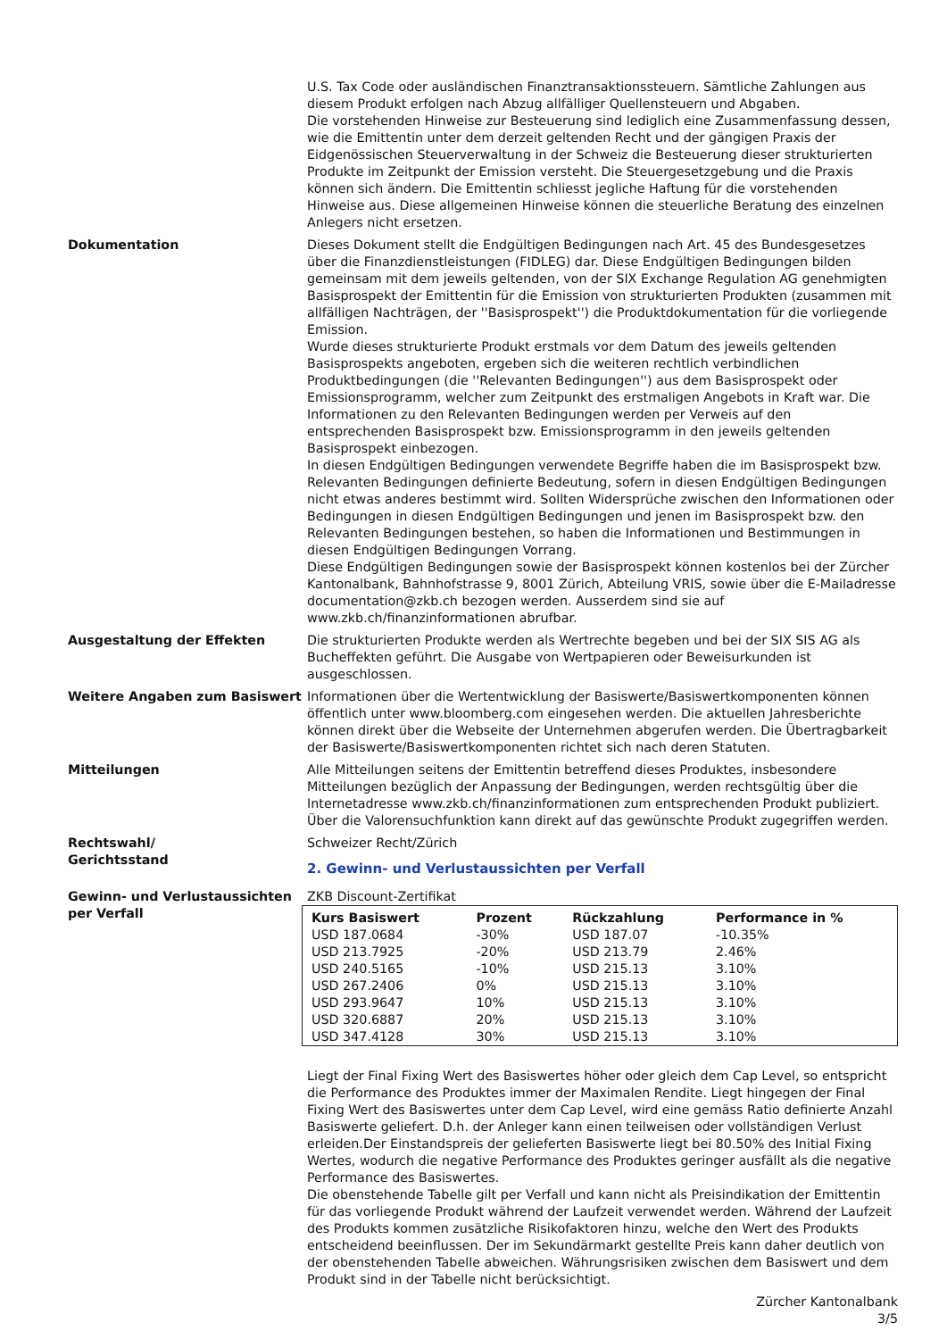U.S. Tax Code oder ausländischen Finanztransaktionssteuern. Sämtliche Zahlungen aus diesem Produkt erfolgen nach Abzug allfälliger Quellensteuern und Abgaben.
Die vorstehenden Hinweise zur Besteuerung sind lediglich eine Zusammenfassung dessen, wie die Emittentin unter dem derzeit geltenden Recht und der gängigen Praxis der Eidgenössischen Steuerverwaltung in der Schweiz die Besteuerung dieser strukturierten Produkte im Zeitpunkt der Emission versteht. Die Steuergesetzgebung und die Praxis können sich ändern. Die Emittentin schliesst jegliche Haftung für die vorstehenden Hinweise aus. Diese allgemeinen Hinweise können die steuerliche Beratung des einzelnen Anlegers nicht ersetzen.
Dokumentation Dieses Dokument stellt die Endgültigen Bedingungen nach Art. 45 des Bundesgesetzes über die Finanzdienstleistungen (FIDLEG) dar. Diese Endgültigen Bedingungen bilden gemeinsam mit dem jeweils geltenden, von der SIX Exchange Regulation AG genehmigten Basisprospekt der Emittentin für die Emission von strukturierten Produkten (zusammen mit allfälligen Nachträgen, der ''Basisprospekt'') die Produktdokumentation für die vorliegende Emission.
Wurde dieses strukturierte Produkt erstmals vor dem Datum des jeweils geltenden Basisprospekts angeboten, ergeben sich die weiteren rechtlich verbindlichen Produktbedingungen (die ''Relevanten Bedingungen'') aus dem Basisprospekt oder Emissionsprogramm, welcher zum Zeitpunkt des erstmaligen Angebots in Kraft war. Die Informationen zu den Relevanten Bedingungen werden per Verweis auf den entsprechenden Basisprospekt bzw. Emissionsprogramm in den jeweils geltenden Basisprospekt einbezogen.
In diesen Endgültigen Bedingungen verwendete Begriffe haben die im Basisprospekt bzw. Relevanten Bedingungen definierte Bedeutung, sofern in diesen Endgültigen Bedingungen nicht etwas anderes bestimmt wird. Sollten Widersprüche zwischen den Informationen oder Bedingungen in diesen Endgültigen Bedingungen und jenen im Basisprospekt bzw. den Relevanten Bedingungen bestehen, so haben die Informationen und Bestimmungen in diesen Endgültigen Bedingungen Vorrang.
Diese Endgültigen Bedingungen sowie der Basisprospekt können kostenlos bei der Zürcher Kantonalbank, Bahnhofstrasse 9, 8001 Zürich, Abteilung VRIS, sowie über die E-Mailadresse documentation@zkb.ch bezogen werden. Ausserdem sind sie auf www.zkb.ch/finanzinformationen abrufbar.
Ausgestaltung der Effekten Die strukturierten Produkte werden als Wertrechte begeben und bei der SIX SIS AG als Bucheffekten geführt. Die Ausgabe von Wertpapieren oder Beweisurkunden ist ausgeschlossen.
Weitere Angaben zum Basiswert Informationen über die Wertentwicklung der Basiswerte/Basiswertkomponenten können öffentlich unter www.bloomberg.com eingesehen werden. Die aktuellen Jahresberichte können direkt über die Webseite der Unternehmen abgerufen werden. Die Übertragbarkeit der Basiswerte/Basiswertkomponenten richtet sich nach deren Statuten.
Mitteilungen Alle Mitteilungen seitens der Emittentin betreffend dieses Produktes, insbesondere Mitteilungen bezüglich der Anpassung der Bedingungen, werden rechtsgültig über die Internetadresse www.zkb.ch/finanzinformationen zum entsprechenden Produkt publiziert. Über die Valorensuchfunktion kann direkt auf das gewünschte Produkt zugegriffen werden.
Rechtswahl/
Gerichtsstand
Schweizer Recht/Zürich
2. Gewinn- und Verlustaussichten per Verfall
Gewinn- und Verlustaussichten per Verfall
ZKB Discount-Zertifikat
| Kurs Basiswert | Prozent | Rückzahlung | Performance in % |
| --- | --- | --- | --- |
| USD 187.0684 | -30% | USD 187.07 | -10.35% |
| USD 213.7925 | -20% | USD 213.79 | 2.46% |
| USD 240.5165 | -10% | USD 215.13 | 3.10% |
| USD 267.2406 | 0% | USD 215.13 | 3.10% |
| USD 293.9647 | 10% | USD 215.13 | 3.10% |
| USD 320.6887 | 20% | USD 215.13 | 3.10% |
| USD 347.4128 | 30% | USD 215.13 | 3.10% |
Liegt der Final Fixing Wert des Basiswertes höher oder gleich dem Cap Level, so entspricht die Performance des Produktes immer der Maximalen Rendite. Liegt hingegen der Final Fixing Wert des Basiswertes unter dem Cap Level, wird eine gemäss Ratio definierte Anzahl Basiswerte geliefert. D.h. der Anleger kann einen teilweisen oder vollständigen Verlust erleiden.Der Einstandspreis der gelieferten Basiswerte liegt bei 80.50% des Initial Fixing Wertes, wodurch die negative Performance des Produktes geringer ausfällt als die negative Performance des Basiswertes.
Die obenstehende Tabelle gilt per Verfall und kann nicht als Preisindikation der Emittentin für das vorliegende Produkt während der Laufzeit verwendet werden. Während der Laufzeit des Produkts kommen zusätzliche Risikofaktoren hinzu, welche den Wert des Produkts entscheidend beeinflussen. Der im Sekundärmarkt gestellte Preis kann daher deutlich von der obenstehenden Tabelle abweichen. Währungsrisiken zwischen dem Basiswert und dem Produkt sind in der Tabelle nicht berücksichtigt.
Zürcher Kantonalbank
3/5